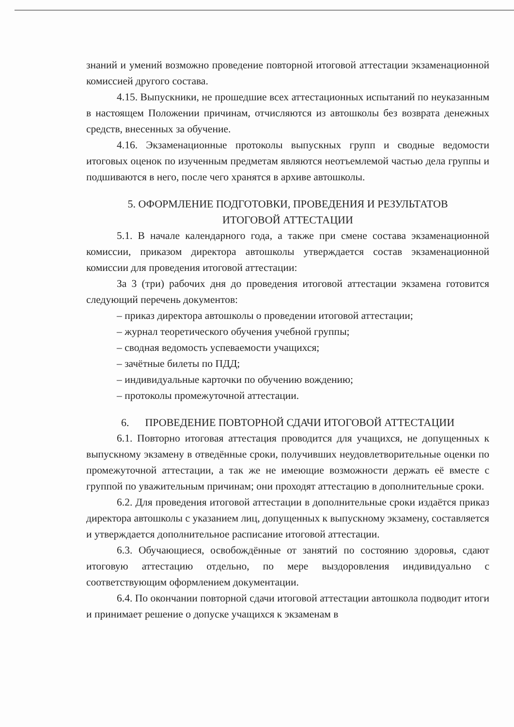знаний и умений возможно проведение повторной итоговой аттестации экзаменационной комиссией другого состава.
4.15. Выпускники, не прошедшие всех аттестационных испытаний по неуказанным в настоящем Положении причинам, отчисляются из автошколы без возврата денежных средств, внесенных за обучение.
4.16. Экзаменационные протоколы выпускных групп и сводные ведомости итоговых оценок по изученным предметам являются неотъемлемой частью дела группы и подшиваются в него, после чего хранятся в архиве автошколы.
5. ОФОРМЛЕНИЕ ПОДГОТОВКИ, ПРОВЕДЕНИЯ И РЕЗУЛЬТАТОВ
ИТОГОВОЙ АТТЕСТАЦИИ
5.1. В начале календарного года, а также при смене состава экзаменационной комиссии, приказом директора автошколы утверждается состав экзаменационной комиссии для проведения итоговой аттестации:
За 3 (три) рабочих дня до проведения итоговой аттестации экзамена готовится следующий перечень документов:
– приказ директора автошколы о проведении итоговой аттестации;
– журнал теоретического обучения учебной группы;
– сводная ведомость успеваемости учащихся;
– зачётные билеты по ПДД;
– индивидуальные карточки по обучению вождению;
– протоколы промежуточной аттестации.
6. ПРОВЕДЕНИЕ ПОВТОРНОЙ СДАЧИ ИТОГОВОЙ АТТЕСТАЦИИ
6.1. Повторно итоговая аттестация проводится для учащихся, не допущенных к выпускному экзамену в отведённые сроки, получивших неудовлетворительные оценки по промежуточной аттестации, а так же не имеющие возможности держать её вместе с группой по уважительным причинам; они проходят аттестацию в дополнительные сроки.
6.2. Для проведения итоговой аттестации в дополнительные сроки издаётся приказ директора автошколы с указанием лиц, допущенных к выпускному экзамену, составляется и утверждается дополнительное расписание итоговой аттестации.
6.3. Обучающиеся, освобождённые от занятий по состоянию здоровья, сдают итоговую аттестацию отдельно, по мере выздоровления индивидуально с соответствующим оформлением документации.
6.4. По окончании повторной сдачи итоговой аттестации автошкола подводит итоги и принимает решение о допуске учащихся к экзаменам в